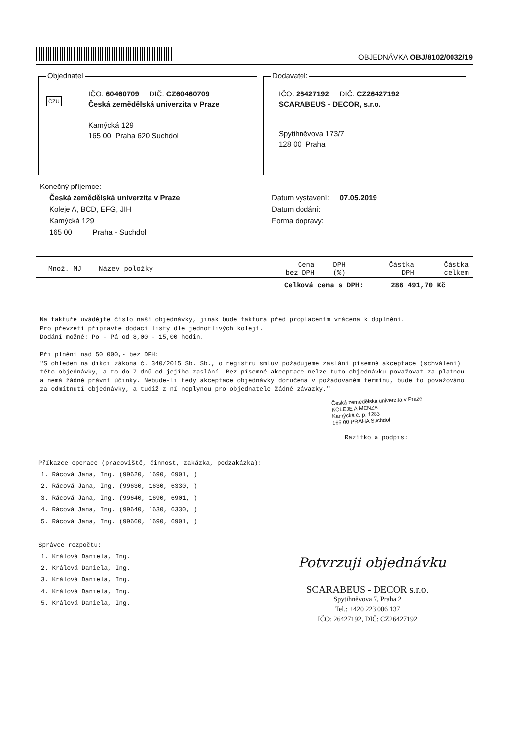OBJEDNÁVKA OBJ/8102/0032/19
Objednatel
IČO: 60460709 DIČ: CZ60460709
Česká zemědělská univerzita v Praze
Kamýcká 129
165 00 Praha 620 Suchdol
ČZU
Dodavatel:
IČO: 26427192 DIČ: CZ26427192
SCARABEUS - DECOR, s.r.o.
Spytihněvova 173/7
128 00 Praha
Konečný příjemce:
Česká zemědělská univerzita v Praze
Koleje A, BCD, EFG, JIH
Kamýcká 129
165 00 Praha - Suchdol
Datum vystavení: 07.05.2019
Datum dodání:
Forma dopravy:
| Množ. MJ | Název položky | Cena bez DPH | DPH (%) | Částka DPH | Částka celkem |
| --- | --- | --- | --- | --- | --- |
| | | Celková cena s DPH: | | 286 491,70 Kč | |
Na faktuře uvádějte číslo naší objednávky, jinak bude faktura před proplacením vrácena k doplnění.
Pro převzetí připravte dodací listy dle jednotlivých kolejí.
Dodání možné: Po - Pá od 8,00 - 15,00 hodin.
Při plnění nad 50 000,- bez DPH:
"S ohledem na dikci zákona č. 340/2015 Sb. Sb., o registru smluv požadujeme zaslání písemné akceptace (schválení) této objednávky, a to do 7 dnů od jejího zaslání. Bez písemné akceptace nelze tuto objednávku považovat za platnou a nemá žádné právní účinky. Nebude-li tedy akceptace objednávky doručena v požadovaném termínu, bude to považováno za odmítnutí objednávky, a tudíž z ní neplynou pro objednatele žádné závazky."
Česká zemědělská univerzita v Praze
KOLEJE A MENZA
Kamýcká č. p. 1283
165 00 PRAHA Suchdol
Razítko a podpis:
Příkazce operace (pracoviště, činnost, zakázka, podzakázka):
1. Rácová Jana, Ing. (99620, 1690, 6901, )
2. Rácová Jana, Ing. (99630, 1630, 6330, )
3. Rácová Jana, Ing. (99640, 1690, 6901, )
4. Rácová Jana, Ing. (99640, 1630, 6330, )
5. Rácová Jana, Ing. (99660, 1690, 6901, )
Správce rozpočtu:
1. Králová Daniela, Ing.
2. Králová Daniela, Ing.
3. Králová Daniela, Ing.
4. Králová Daniela, Ing.
5. Králová Daniela, Ing.
Potvrzuji objednávku
SCARABEUS - DECOR s.r.o.
Spytihněvova 7, Praha 2
Tel.: +420 223 006 137
IČO: 26427192, DIČ: CZ26427192